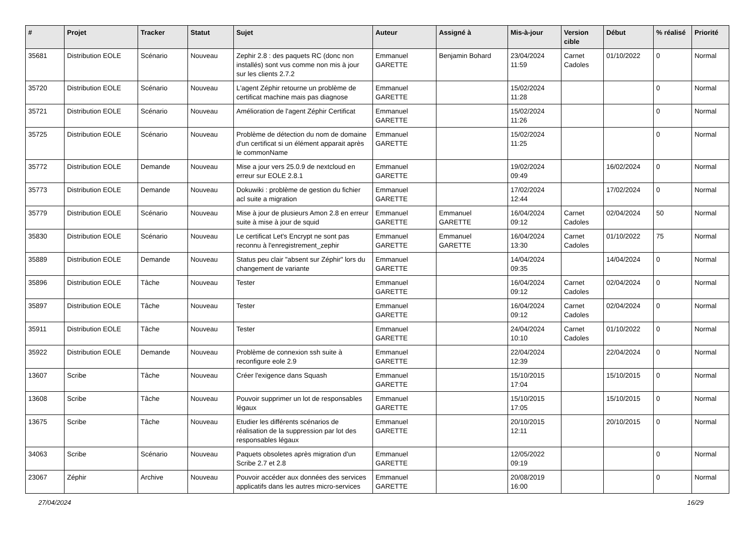| # | Projet | Tracker | Statut | Sujet | Auteur | Assigné à | Mis-à-jour | Version cible | Début | % réalisé | Priorité |
| --- | --- | --- | --- | --- | --- | --- | --- | --- | --- | --- | --- |
| 35681 | Distribution EOLE | Scénario | Nouveau | Zephir 2.8 : des paquets RC (donc non installés) sont vus comme non mis à jour sur les clients 2.7.2 | Emmanuel GARETTE | Benjamin Bohard | 23/04/2024 11:59 | Carnet Cadoles | 01/10/2022 | 0 | Normal |
| 35720 | Distribution EOLE | Scénario | Nouveau | L'agent Zéphir retourne un problème de certificat machine mais pas diagnose | Emmanuel GARETTE | | 15/02/2024 11:28 | | | 0 | Normal |
| 35721 | Distribution EOLE | Scénario | Nouveau | Amélioration de l'agent Zéphir Certificat | Emmanuel GARETTE | | 15/02/2024 11:26 | | | 0 | Normal |
| 35725 | Distribution EOLE | Scénario | Nouveau | Problème de détection du nom de domaine d'un certificat si un élément apparait après le commonName | Emmanuel GARETTE | | 15/02/2024 11:25 | | | 0 | Normal |
| 35772 | Distribution EOLE | Demande | Nouveau | Mise a jour vers 25.0.9 de nextcloud en erreur sur EOLE 2.8.1 | Emmanuel GARETTE | | 19/02/2024 09:49 | | 16/02/2024 | 0 | Normal |
| 35773 | Distribution EOLE | Demande | Nouveau | Dokuwiki : problème de gestion du fichier acl suite a migration | Emmanuel GARETTE | | 17/02/2024 12:44 | | 17/02/2024 | 0 | Normal |
| 35779 | Distribution EOLE | Scénario | Nouveau | Mise à jour de plusieurs Amon 2.8 en erreur suite à mise à jour de squid | Emmanuel GARETTE | Emmanuel GARETTE | 16/04/2024 09:12 | Carnet Cadoles | 02/04/2024 | 50 | Normal |
| 35830 | Distribution EOLE | Scénario | Nouveau | Le certificat Let's Encrypt ne sont pas reconnu à l'enregistrement_zephir | Emmanuel GARETTE | Emmanuel GARETTE | 16/04/2024 13:30 | Carnet Cadoles | 01/10/2022 | 75 | Normal |
| 35889 | Distribution EOLE | Demande | Nouveau | Status peu clair "absent sur Zéphir" lors du changement de variante | Emmanuel GARETTE | | 14/04/2024 09:35 | | 14/04/2024 | 0 | Normal |
| 35896 | Distribution EOLE | Tâche | Nouveau | Tester | Emmanuel GARETTE | | 16/04/2024 09:12 | Carnet Cadoles | 02/04/2024 | 0 | Normal |
| 35897 | Distribution EOLE | Tâche | Nouveau | Tester | Emmanuel GARETTE | | 16/04/2024 09:12 | Carnet Cadoles | 02/04/2024 | 0 | Normal |
| 35911 | Distribution EOLE | Tâche | Nouveau | Tester | Emmanuel GARETTE | | 24/04/2024 10:10 | Carnet Cadoles | 01/10/2022 | 0 | Normal |
| 35922 | Distribution EOLE | Demande | Nouveau | Problème de connexion ssh suite à reconfigure eole 2.9 | Emmanuel GARETTE | | 22/04/2024 12:39 | | 22/04/2024 | 0 | Normal |
| 13607 | Scribe | Tâche | Nouveau | Créer l'exigence dans Squash | Emmanuel GARETTE | | 15/10/2015 17:04 | | 15/10/2015 | 0 | Normal |
| 13608 | Scribe | Tâche | Nouveau | Pouvoir supprimer un lot de responsables légaux | Emmanuel GARETTE | | 15/10/2015 17:05 | | 15/10/2015 | 0 | Normal |
| 13675 | Scribe | Tâche | Nouveau | Etudier les différents scénarios de réalisation de la suppression par lot des responsables légaux | Emmanuel GARETTE | | 20/10/2015 12:11 | | 20/10/2015 | 0 | Normal |
| 34063 | Scribe | Scénario | Nouveau | Paquets obsoletes après migration d'un Scribe 2.7 et 2.8 | Emmanuel GARETTE | | 12/05/2022 09:19 | | | 0 | Normal |
| 23067 | Zéphir | Archive | Nouveau | Pouvoir accéder aux données des services applicatifs dans les autres micro-services | Emmanuel GARETTE | | 20/08/2019 16:00 | | | 0 | Normal |
27/04/2024 16/29